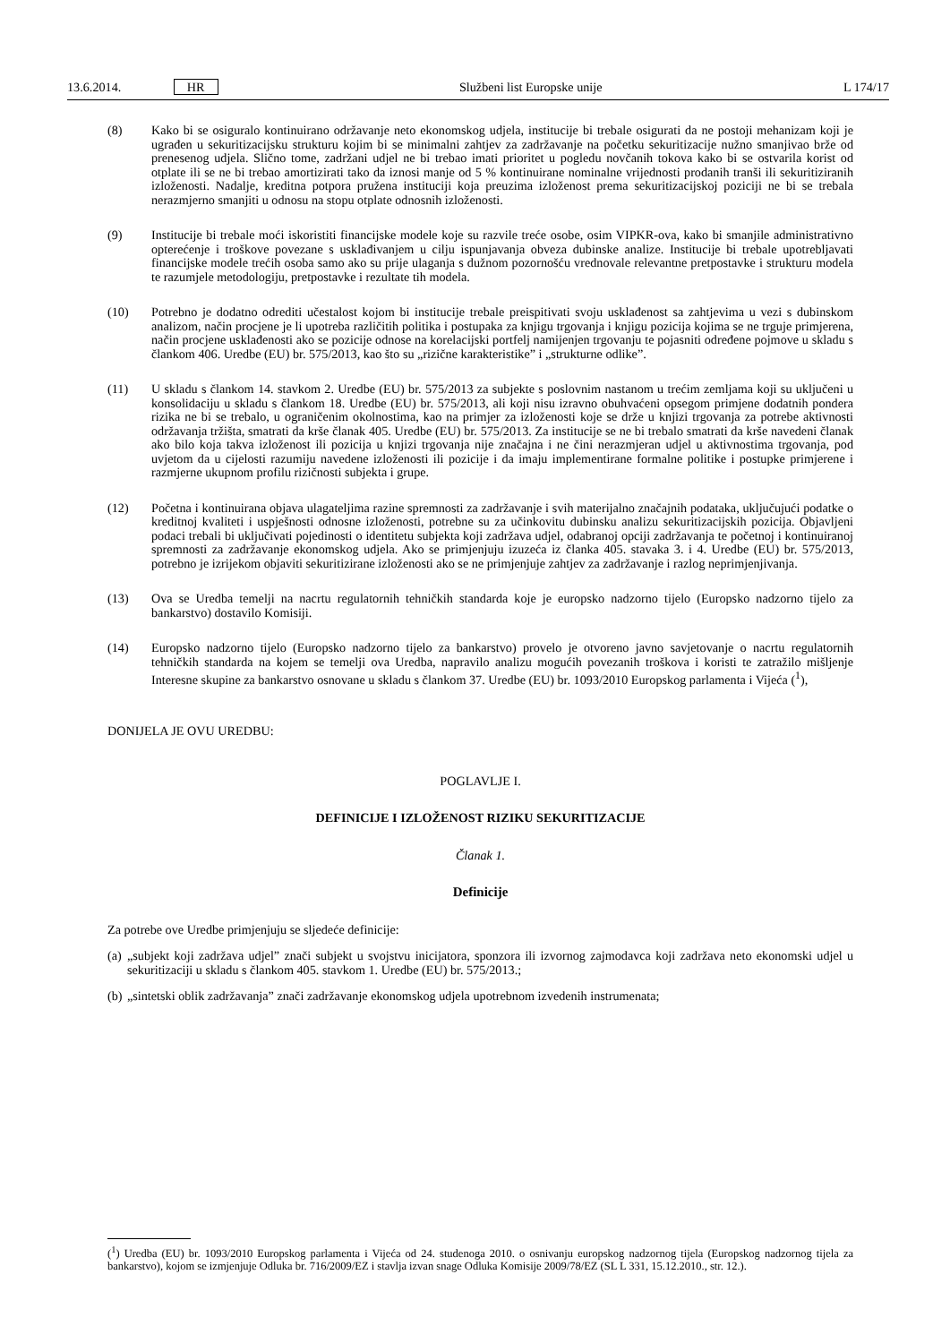13.6.2014. HR Službeni list Europske unije L 174/17
(8) Kako bi se osiguralo kontinuirano održavanje neto ekonomskog udjela, institucije bi trebale osigurati da ne postoji mehanizam koji je ugrađen u sekuritizacijsku strukturu kojim bi se minimalni zahtjev za zadržavanje na početku sekuritizacije nužno smanjivao brže od prenesenog udjela. Slično tome, zadržani udjel ne bi trebao imati prioritet u pogledu novčanih tokova kako bi se ostvarila korist od otplate ili se ne bi trebao amortizirati tako da iznosi manje od 5 % kontinuirane nominalne vrijednosti prodanih tranši ili sekuritiziranih izloženosti. Nadalje, kreditna potpora pružena instituciji koja preuzima izloženost prema sekuritizacijskoj poziciji ne bi se trebala nerazmjerno smanjiti u odnosu na stopu otplate odnosnih izloženosti.
(9) Institucije bi trebale moći iskoristiti financijske modele koje su razvile treće osobe, osim VIPKR-ova, kako bi smanjile administrativno opterećenje i troškove povezane s usklađivanjem u cilju ispunjavanja obveza dubinske analize. Institucije bi trebale upotrebljavati financijske modele trećih osoba samo ako su prije ulaganja s dužnom pozornošću vrednovale relevantne pretpostavke i strukturu modela te razumjele metodologiju, pretpostavke i rezultate tih modela.
(10) Potrebno je dodatno odrediti učestalost kojom bi institucije trebale preispitivati svoju usklađenost sa zahtjevima u vezi s dubinskom analizom, način procjene je li upotreba različitih politika i postupaka za knjigu trgovanja i knjigu pozicija kojima se ne trguje primjerena, način procjene usklađenosti ako se pozicije odnose na korelacijski portfelj namijenjen trgovanju te pojasniti određene pojmove u skladu s člankom 406. Uredbe (EU) br. 575/2013, kao što su „rizične karakteristike” i „strukturne odlike”.
(11) U skladu s člankom 14. stavkom 2. Uredbe (EU) br. 575/2013 za subjekte s poslovnim nastanom u trećim zemljama koji su uključeni u konsolidaciju u skladu s člankom 18. Uredbe (EU) br. 575/2013, ali koji nisu izravno obuhvaćeni opsegom primjene dodatnih pondera rizika ne bi se trebalo, u ograničenim okolnostima, kao na primjer za izloženosti koje se drže u knjizi trgovanja za potrebe aktivnosti održavanja tržišta, smatrati da krše članak 405. Uredbe (EU) br. 575/2013. Za institucije se ne bi trebalo smatrati da krše navedeni članak ako bilo koja takva izloženost ili pozicija u knjizi trgovanja nije značajna i ne čini nerazmjeran udjel u aktivnostima trgovanja, pod uvjetom da u cijelosti razumiju navedene izloženosti ili pozicije i da imaju implementirane formalne politike i postupke primjerene i razmjerne ukupnom profilu rizičnosti subjekta i grupe.
(12) Početna i kontinuirana objava ulagateljima razine spremnosti za zadržavanje i svih materijalno značajnih podataka, uključujući podatke o kreditnoj kvaliteti i uspješnosti odnosne izloženosti, potrebne su za učinkovitu dubinsku analizu sekuritizacijskih pozicija. Objavljeni podaci trebali bi uključivati pojedinosti o identitetu subjekta koji zadržava udjel, odabranoj opciji zadržavanja te početnoj i kontinuiranoj spremnosti za zadržavanje ekonomskog udjela. Ako se primjenjuju izuzeća iz članka 405. stavaka 3. i 4. Uredbe (EU) br. 575/2013, potrebno je izrijekom objaviti sekuritizirane izloženosti ako se ne primjenjuje zahtjev za zadržavanje i razlog neprimjenjivanja.
(13) Ova se Uredba temelji na nacrtu regulatornih tehničkih standarda koje je europsko nadzorno tijelo (Europsko nadzorno tijelo za bankarstvo) dostavilo Komisiji.
(14) Europsko nadzorno tijelo (Europsko nadzorno tijelo za bankarstvo) provelo je otvoreno javno savjetovanje o nacrtu regulatornih tehničkih standarda na kojem se temelji ova Uredba, napravilo analizu mogućih povezanih troškova i koristi te zatražilo mišljenje Interesne skupine za bankarstvo osnovane u skladu s člankom 37. Uredbe (EU) br. 1093/2010 Europskog parlamenta i Vijeća (<sup>1</sup>),
DONIJELA JE OVU UREDBU:
POGLAVLJE I.
DEFINICIJE I IZLOŽENOST RIZIKU SEKURITIZACIJE
Članak 1.
Definicije
Za potrebe ove Uredbe primjenjuju se sljedeće definicije:
(a)
„subjekt koji zadržava udjel” znači subjekt u svojstvu inicijatora, sponzora ili izvornog zajmodavca koji zadržava neto ekonomski udjel u sekuritizaciji u skladu s člankom 405. stavkom 1. Uredbe (EU) br. 575/2013.;
(b)
„sintetski oblik zadržavanja” znači zadržavanje ekonomskog udjela upotrebnom izvedenih instrumenata;
(<sup>1</sup>) Uredba (EU) br. 1093/2010 Europskog parlamenta i Vijeća od 24. studenoga 2010. o osnivanju europskog nadzornog tijela (Europskog nadzornog tijela za bankarstvo), kojom se izmjenjuje Odluka br. 716/2009/EZ i stavlja izvan snage Odluka Komisije 2009/78/EZ (SL L 331, 15.12.2010., str. 12.).